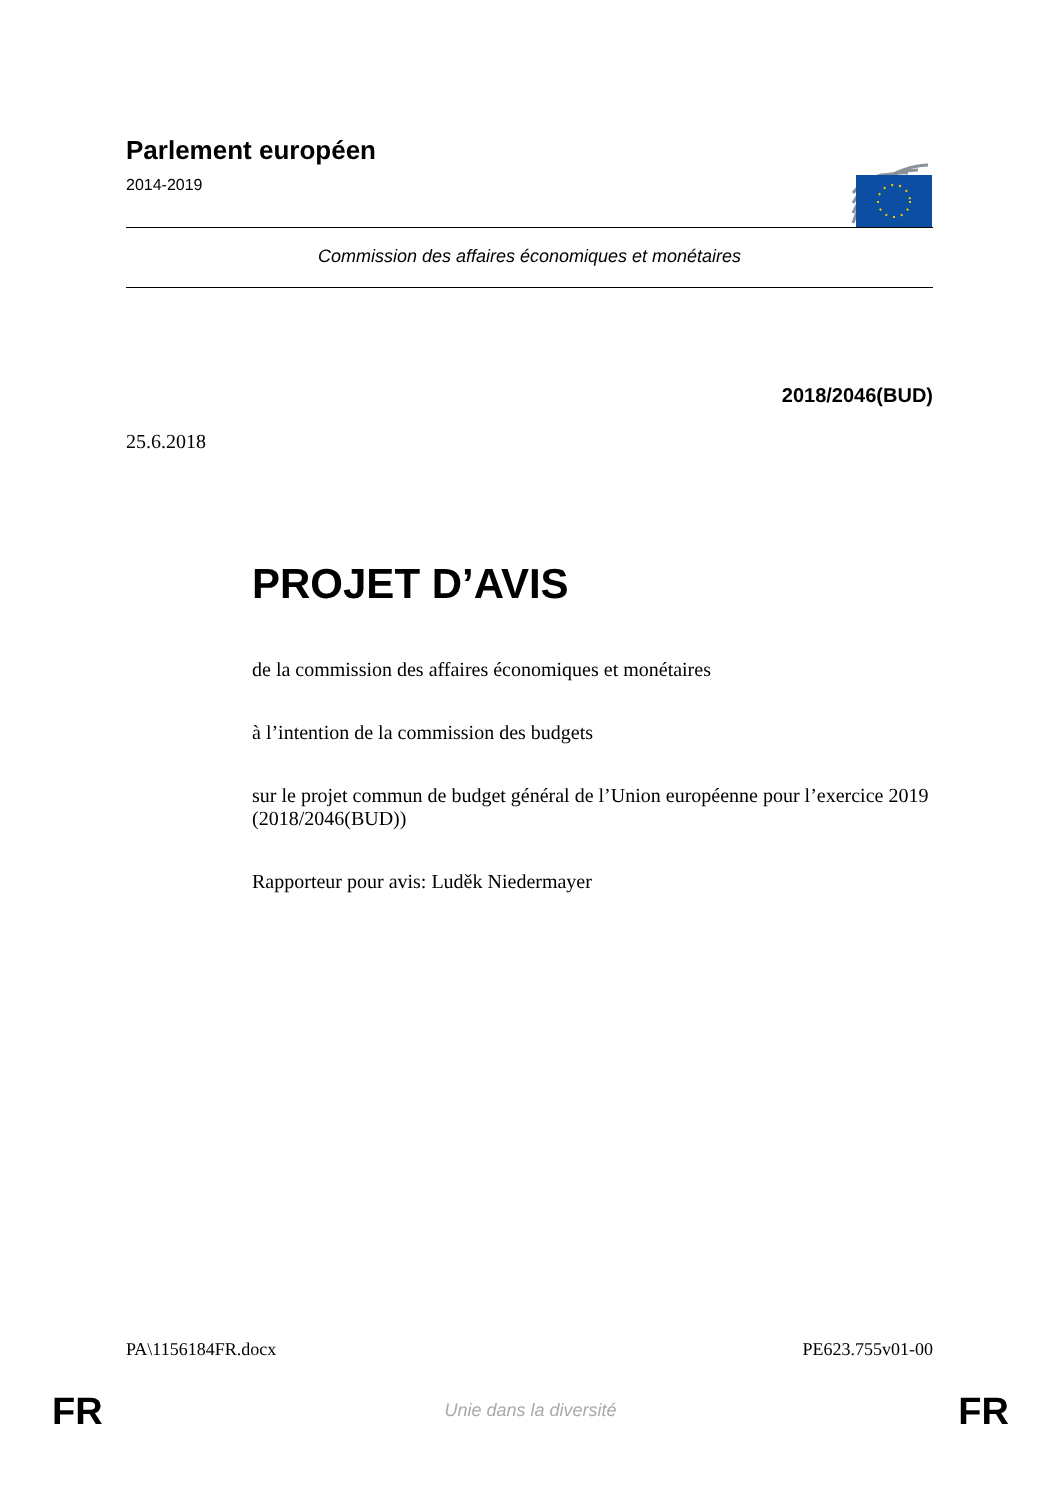Parlement européen
2014-2019
Commission des affaires économiques et monétaires
2018/2046(BUD)
25.6.2018
PROJET D’AVIS
de la commission des affaires économiques et monétaires
à l’intention de la commission des budgets
sur le projet commun de budget général de l’Union européenne pour l’exercice 2019
(2018/2046(BUD))
Rapporteur pour avis: Luděk Niedermayer
PA\1156184FR.docx PE623.755v01-00
FR
Unie dans la diversité FR